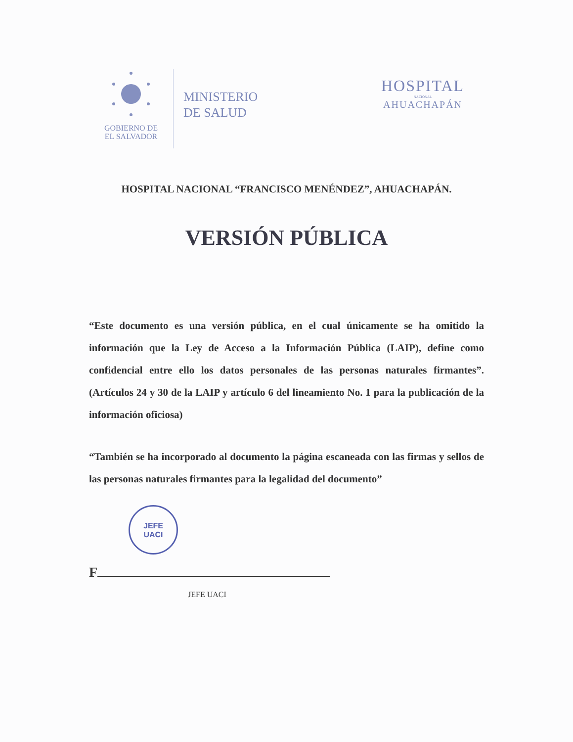GOBIERNO DE
EL SALVADOR
MINISTERIO
DE SALUD
HOSPITAL
NACIONAL
AHUACHAPÁN
HOSPITAL NACIONAL “FRANCISCO MENÉNDEZ”, AHUACHAPÁN.
VERSIÓN PÚBLICA
“Este documento es una versión pública, en el cual únicamente se ha omitido la información que la Ley de Acceso a la Información Pública (LAIP), define como confidencial entre ello los datos personales de las personas naturales firmantes”. (Artículos 24 y 30 de la LAIP y artículo 6 del lineamiento No. 1 para la publicación de la información oficiosa)
“También se ha incorporado al documento la página escaneada con las firmas y sellos de las personas naturales firmantes para la legalidad del documento”
JEFE
UACI
F
JEFE UACI